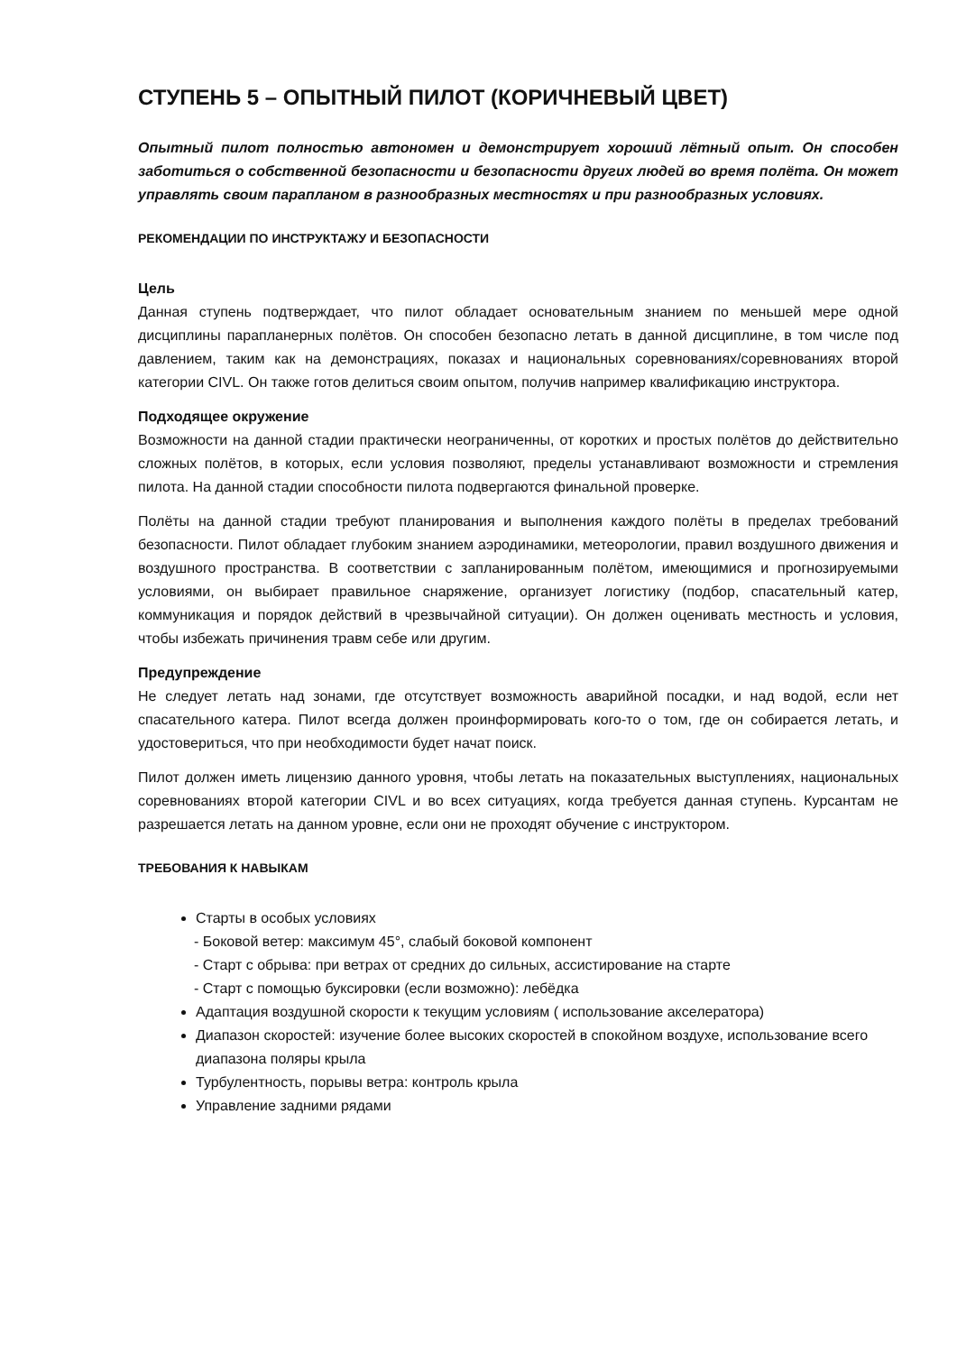СТУПЕНЬ 5 – ОПЫТНЫЙ ПИЛОТ (КОРИЧНЕВЫЙ ЦВЕТ)
Опытный пилот полностью автономен и демонстрирует хороший лётный опыт. Он способен заботиться о собственной безопасности и безопасности других людей во время полёта. Он может управлять своим парапланом в разнообразных местностях и при разнообразных условиях.
РЕКОМЕНДАЦИИ ПО ИНСТРУКТАЖУ И БЕЗОПАСНОСТИ
Цель
Данная ступень подтверждает, что пилот обладает основательным знанием по меньшей мере одной дисциплины парапланерных полётов. Он способен безопасно летать в данной дисциплине, в том числе под давлением, таким как на демонстрациях, показах и национальных соревнованиях/соревнованиях второй категории CIVL. Он также готов делиться своим опытом, получив например квалификацию инструктора.
Подходящее окружение
Возможности на данной стадии практически неограниченны, от коротких и простых полётов до действительно сложных полётов, в которых, если условия позволяют, пределы устанавливают возможности и стремления пилота. На данной стадии способности пилота подвергаются финальной проверке.
Полёты на данной стадии требуют планирования и выполнения каждого полёты в пределах требований безопасности. Пилот обладает глубоким знанием аэродинамики, метеорологии, правил воздушного движения и воздушного пространства. В соответствии с запланированным полётом, имеющимися и прогнозируемыми условиями, он выбирает правильное снаряжение, организует логистику (подбор, спасательный катер, коммуникация и порядок действий в чрезвычайной ситуации). Он должен оценивать местность и условия, чтобы избежать причинения травм себе или другим.
Предупреждение
Не следует летать над зонами, где отсутствует возможность аварийной посадки, и над водой, если нет спасательного катера. Пилот всегда должен проинформировать кого-то о том, где он собирается летать, и удостовериться, что при необходимости будет начат поиск.
Пилот должен иметь лицензию данного уровня, чтобы летать на показательных выступлениях, национальных соревнованиях второй категории CIVL и во всех ситуациях, когда требуется данная ступень. Курсантам не разрешается летать на данном уровне, если они не проходят обучение с инструктором.
ТРЕБОВАНИЯ К НАВЫКАМ
Старты в особых условиях
- Боковой ветер: максимум 45°, слабый боковой компонент
- Старт с обрыва: при ветрах от средних до сильных, ассистирование на старте
- Старт с помощью буксировки (если возможно): лебёдка
Адаптация воздушной скорости к текущим условиям ( использование акселератора)
Диапазон скоростей: изучение более высоких скоростей в спокойном воздухе, использование всего диапазона поляры крыла
Турбулентность, порывы ветра: контроль крыла
Управление задними рядами